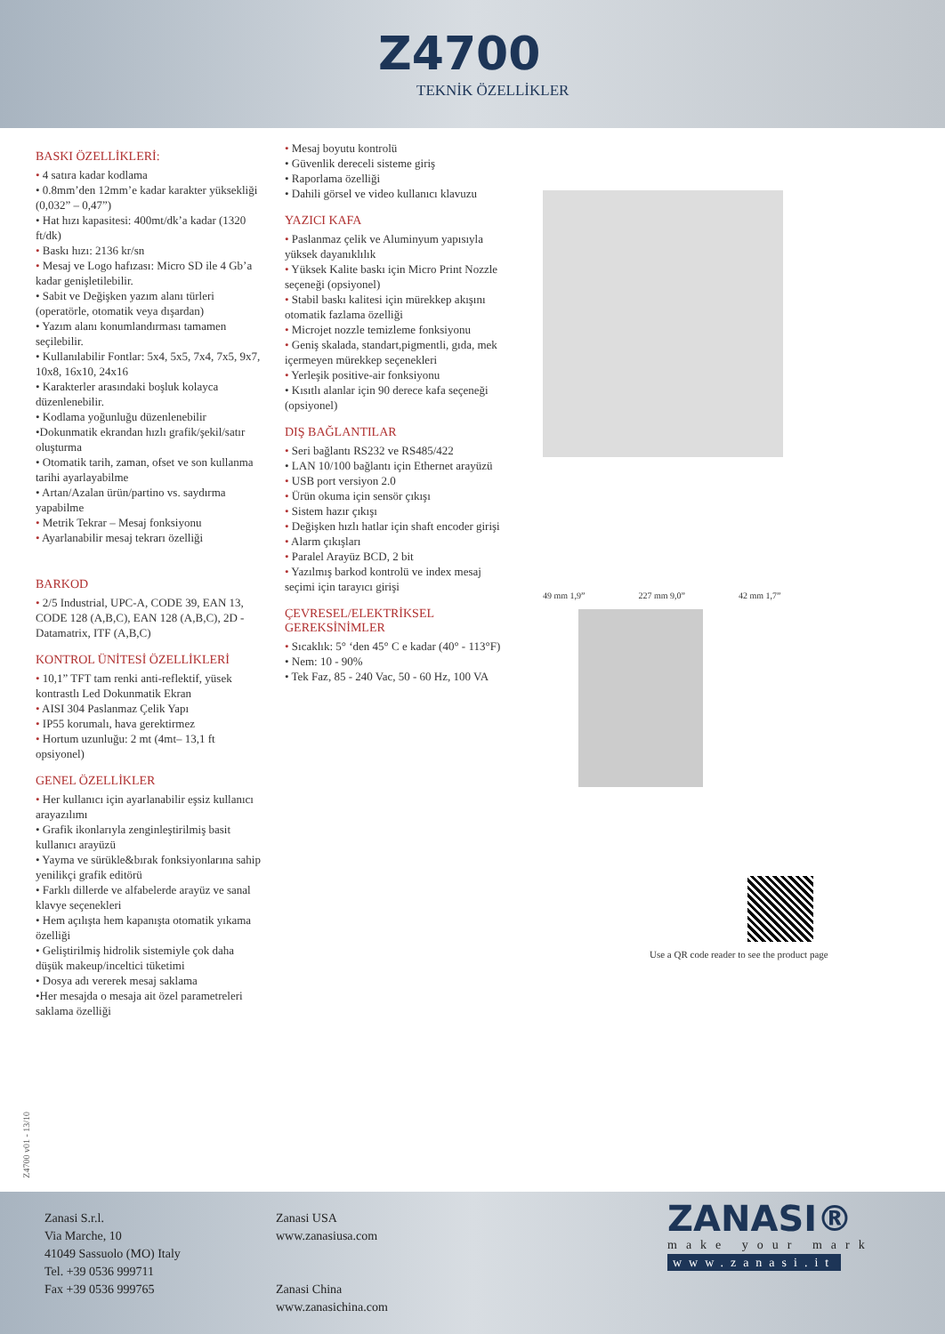Z4700
TEKNİK ÖZELLİKLER
BASKI ÖZELLİKLERİ:
• 4 satıra kadar kodlama
• 0.8mm’den 12mm’e kadar karakter yüksekliği (0,032” – 0,47”)
• Hat hızı kapasitesi: 400mt/dk’a kadar (1320 ft/dk)
• Baskı hızı: 2136 kr/sn
• Mesaj ve Logo hafızası: Micro SD ile 4 Gb’a kadar genişletilebilir.
• Sabit ve Değişken yazım alanı türleri (operatörle, otomatik veya dışardan)
• Yazım alanı konumlandırması tamamen seçilebilir.
• Kullanılabilir Fontlar: 5x4, 5x5, 7x4, 7x5, 9x7, 10x8, 16x10, 24x16
• Karakterler arasındaki boşluk kolayca düzenlenebilir.
• Kodlama yoğunluğu düzenlenebilir
•Dokunmatik ekrandan hızlı grafik/şekil/satır oluşturma
• Otomatik tarih, zaman, ofset ve son kullanma tarihi ayarlayabilme
• Artan/Azalan ürün/partino vs. saydırma yapabilme
• Metrik Tekrar – Mesaj fonksiyonu
• Ayarlanabilir mesaj tekrarı özelliği
BARKOD
• 2/5 Industrial, UPC-A, CODE 39, EAN 13, CODE 128 (A,B,C), EAN 128 (A,B,C), 2D - Datamatrix, ITF (A,B,C)
KONTROL ÜNİTESİ ÖZELLİKLERİ
• 10,1” TFT tam renki anti-reflektif, yüsek kontrastlı Led Dokunmatik Ekran
• AISI 304 Paslanmaz Çelik Yapı
• IP55 korumalı, hava gerektirmez
• Hortum uzunluğu: 2 mt (4mt– 13,1 ft opsiyonel)
GENEL ÖZELLİKLER
• Her kullanıcı için ayarlanabilir eşsiz kullanıcı arayazılımı
• Grafik ikonlarıyla zenginleştirilmiş basit kullanıcı arayüzü
• Yayma ve sürükle&bırak fonksiyonlarına sahip yenilikçi grafik editörü
• Farklı dillerde ve alfabelerde arayüz ve sanal klavye seçenekleri
• Hem açılışta hem kapanışta otomatik yıkama özelliği
• Geliştirilmiş hidrolik sistemiyle çok daha düşük makeup/inceltici tüketimi
• Dosya adı vererek mesaj saklama
•Her mesajda o mesaja ait özel parametreleri saklama özelliği
• Mesaj boyutu kontrolü
• Güvenlik dereceli sisteme giriş
• Raporlama özelliği
• Dahili görsel ve video kullanıcı klavuzu
YAZICI KAFA
• Paslanmaz çelik ve Aluminyum yapısıyla yüksek dayanıklılık
• Yüksek Kalite baskı için Micro Print Nozzle seçeneği (opsiyonel)
• Stabil baskı kalitesi için mürekkep akışını otomatik fazlama özelliği
• Microjet nozzle temizleme fonksiyonu
• Geniş skalada, standart,pigmentli, gıda, mek içermeyen mürekkep seçenekleri
• Yerleşik positive-air fonksiyonu
• Kısıtlı alanlar için 90 derece kafa seçeneği (opsiyonel)
DIŞ BAĞLANTILAR
• Seri bağlantı RS232 ve RS485/422
• LAN 10/100 bağlantı için Ethernet arayüzü
• USB port versiyon 2.0
• Ürün okuma için sensör çıkışı
• Sistem hazır çıkışı
• Değişken hızlı hatlar için shaft encoder girişi
• Alarm çıkışları
• Paralel Arayüz BCD, 2 bit
• Yazılmış barkod kontrolü ve index mesaj seçimi için tarayıcı girişi
ÇEVRESEL/ELEKTRİKSEL GEREKSİNİMLER
• Sıcaklık: 5° ‘den 45° C e kadar (40° - 113°F)
• Nem: 10 - 90%
• Tek Faz, 85 - 240 Vac, 50 - 60 Hz, 100 VA
49 mm 1,9” 227 mm 9,0” 42 mm 1,7”
Use a QR code reader to see the product page
Z4700 v01 - 13/10
Zanasi S.r.l.
Via Marche, 10
41049 Sassuolo (MO) Italy
Tel. +39 0536 999711
Fax +39 0536 999765
Zanasi USA
www.zanasiusa.com
Zanasi China
www.zanasichina.com
ZANASI®
make your mark
www.zanasi.it